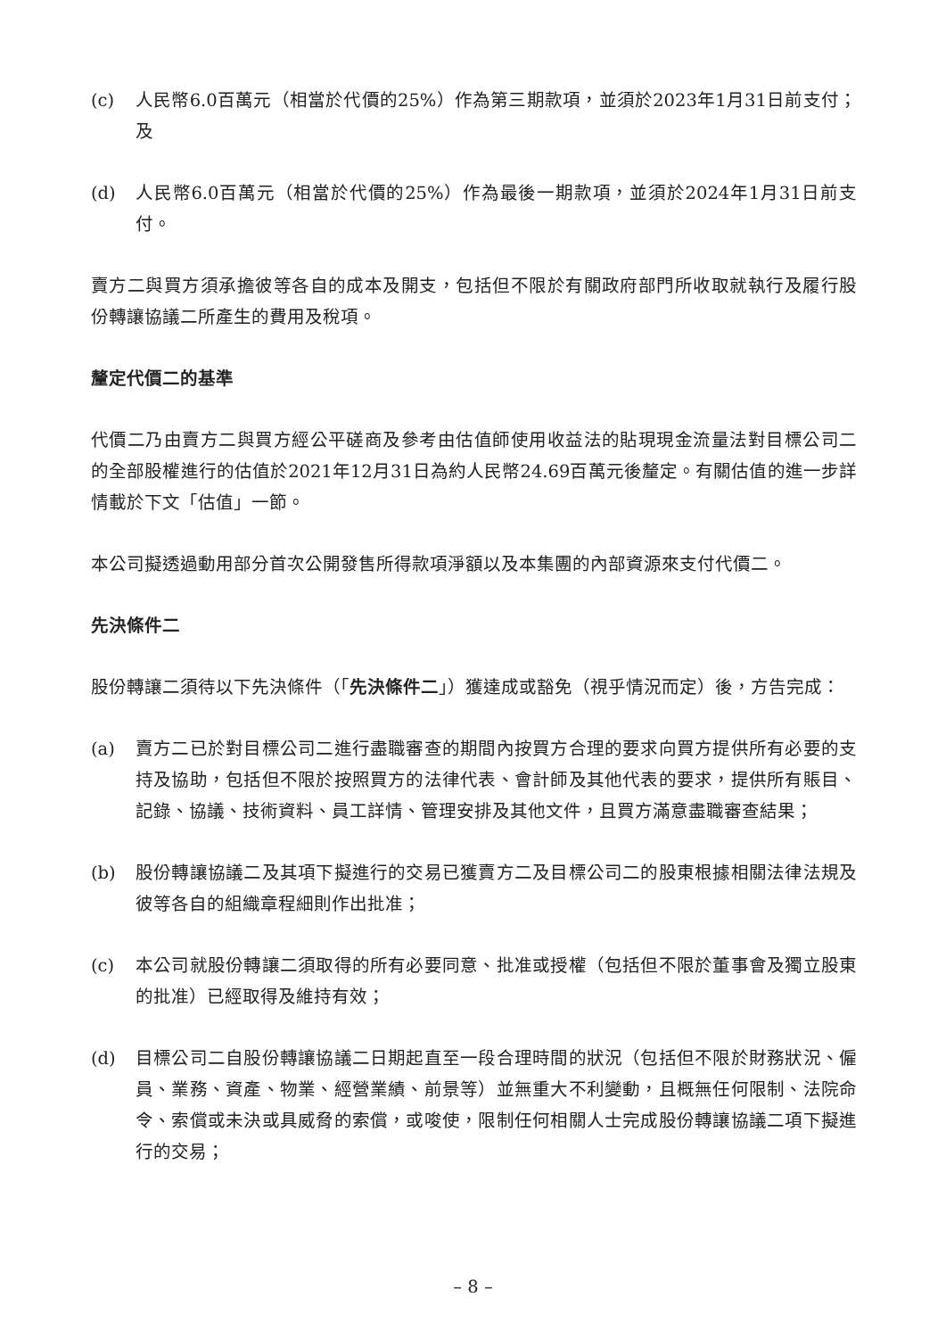(c) 人民幣6.0百萬元（相當於代價的25%）作為第三期款項，並須於2023年1月31日前支付；及
(d) 人民幣6.0百萬元（相當於代價的25%）作為最後一期款項，並須於2024年1月31日前支付。
賣方二與買方須承擔彼等各自的成本及開支，包括但不限於有關政府部門所收取就執行及履行股份轉讓協議二所產生的費用及稅項。
釐定代價二的基準
代價二乃由賣方二與買方經公平磋商及參考由估值師使用收益法的貼現現金流量法對目標公司二的全部股權進行的估值於2021年12月31日為約人民幣24.69百萬元後釐定。有關估值的進一步詳情載於下文「估值」一節。
本公司擬透過動用部分首次公開發售所得款項淨額以及本集團的內部資源來支付代價二。
先決條件二
股份轉讓二須待以下先決條件（「先決條件二」）獲達成或豁免（視乎情況而定）後，方告完成：
(a) 賣方二已於對目標公司二進行盡職審查的期間內按買方合理的要求向買方提供所有必要的支持及協助，包括但不限於按照買方的法律代表、會計師及其他代表的要求，提供所有賬目、記錄、協議、技術資料、員工詳情、管理安排及其他文件，且買方滿意盡職審查結果；
(b) 股份轉讓協議二及其項下擬進行的交易已獲賣方二及目標公司二的股東根據相關法律法規及彼等各自的組織章程細則作出批准；
(c) 本公司就股份轉讓二須取得的所有必要同意、批准或授權（包括但不限於董事會及獨立股東的批准）已經取得及維持有效；
(d) 目標公司二自股份轉讓協議二日期起直至一段合理時間的狀況（包括但不限於財務狀況、僱員、業務、資產、物業、經營業績、前景等）並無重大不利變動，且概無任何限制、法院命令、索償或未決或具威脅的索償，或唆使，限制任何相關人士完成股份轉讓協議二項下擬進行的交易；
– 8 –